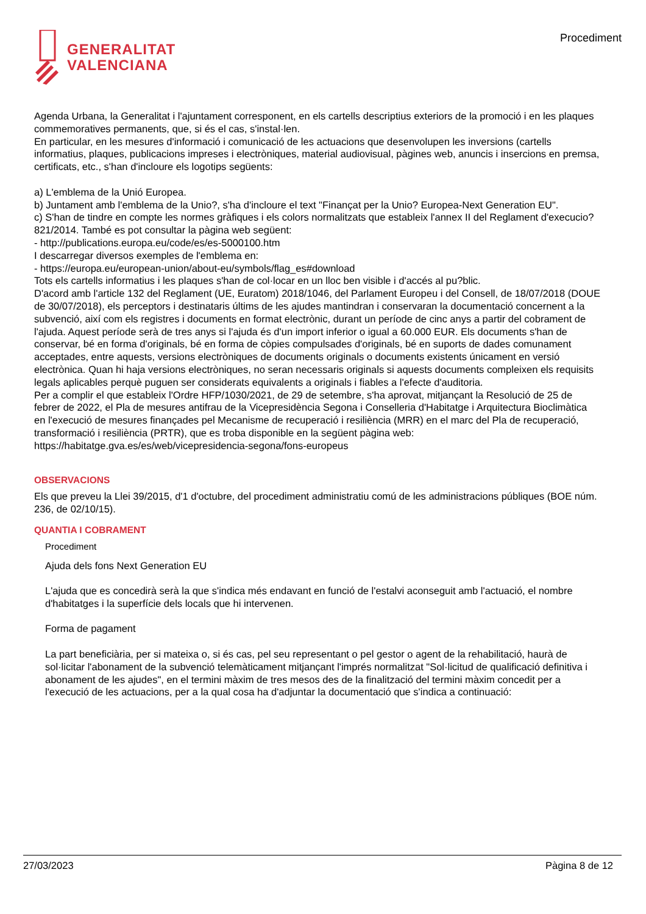GENERALITAT
VALENCIANA
Procediment
Agenda Urbana, la Generalitat i l'ajuntament corresponent, en els cartells descriptius exteriors de la promoció i en les plaques commemoratives permanents, que, si és el cas, s'instal·len.
En particular, en les mesures d'informació i comunicació de les actuacions que desenvolupen les inversions (cartells informatius, plaques, publicacions impreses i electròniques, material audiovisual, pàgines web, anuncis i insercions en premsa, certificats, etc., s'han d'incloure els logotips següents:
a) L'emblema de la Unió Europea.
b) Juntament amb l'emblema de la Unio?, s'ha d'incloure el text "Finançat per la Unio? Europea-Next Generation EU".
c) S'han de tindre en compte les normes gràfiques i els colors normalitzats que estableix l'annex II del Reglament d'execucio? 821/2014. També es pot consultar la pàgina web següent:
- http://publications.europa.eu/code/es/es-5000100.htm
I descarregar diversos exemples de l'emblema en:
- https://europa.eu/european-union/about-eu/symbols/flag_es#download
Tots els cartells informatius i les plaques s'han de col·locar en un lloc ben visible i d'accés al pu?blic.
D'acord amb l'article 132 del Reglament (UE, Euratom) 2018/1046, del Parlament Europeu i del Consell, de 18/07/2018 (DOUE de 30/07/2018), els perceptors i destinataris últims de les ajudes mantindran i conservaran la documentació concernent a la subvenció, així com els registres i documents en format electrònic, durant un període de cinc anys a partir del cobrament de l'ajuda. Aquest període serà de tres anys si l'ajuda és d'un import inferior o igual a 60.000 EUR. Els documents s'han de conservar, bé en forma d'originals, bé en forma de còpies compulsades d'originals, bé en suports de dades comunament acceptades, entre aquests, versions electròniques de documents originals o documents existents únicament en versió electrònica. Quan hi haja versions electròniques, no seran necessaris originals si aquests documents compleixen els requisits legals aplicables perquè puguen ser considerats equivalents a originals i fiables a l'efecte d'auditoria.
Per a complir el que estableix l'Ordre HFP/1030/2021, de 29 de setembre, s'ha aprovat, mitjançant la Resolució de 25 de febrer de 2022, el Pla de mesures antifrau de la Vicepresidència Segona i Conselleria d'Habitatge i Arquitectura Bioclimàtica en l'execució de mesures finançades pel Mecanisme de recuperació i resiliència (MRR) en el marc del Pla de recuperació, transformació i resiliència (PRTR), que es troba disponible en la següent pàgina web: https://habitatge.gva.es/es/web/vicepresidencia-segona/fons-europeus
OBSERVACIONS
Els que preveu la Llei 39/2015, d'1 d'octubre, del procediment administratiu comú de les administracions públiques (BOE núm. 236, de 02/10/15).
QUANTIA I COBRAMENT
Procediment
Ajuda dels fons Next Generation EU
L'ajuda que es concedirà serà la que s'indica més endavant en funció de l'estalvi aconseguit amb l'actuació, el nombre d'habitatges i la superfície dels locals que hi intervenen.
Forma de pagament
La part beneficiària, per si mateixa o, si és cas, pel seu representant o pel gestor o agent de la rehabilitació, haurà de sol·licitar l'abonament de la subvenció telemàticament mitjançant l'imprés normalitzat "Sol·licitud de qualificació definitiva i abonament de les ajudes", en el termini màxim de tres mesos des de la finalització del termini màxim concedit per a l'execució de les actuacions, per a la qual cosa ha d'adjuntar la documentació que s'indica a continuació:
27/03/2023 Pàgina 8 de 12